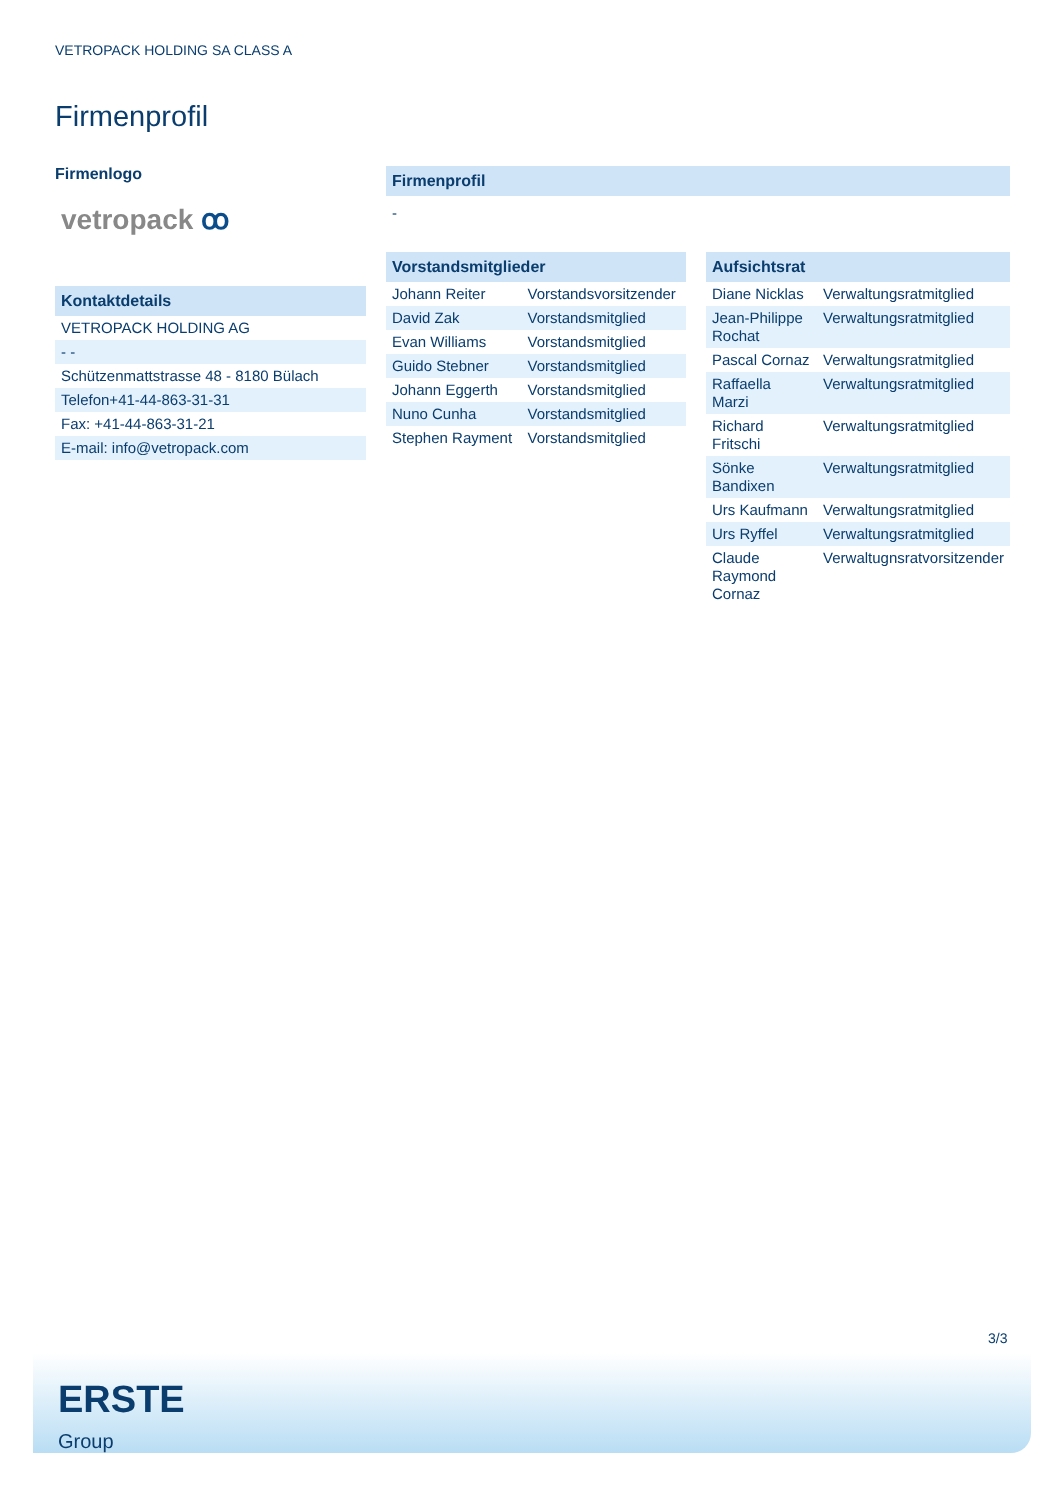VETROPACK HOLDING SA CLASS A
Firmenprofil
Firmenlogo
vetropack ꝏ
| Kontaktdetails |
| --- |
| VETROPACK HOLDING AG |
| - - |
| Schützenmattstrasse 48 - 8180 Bülach |
| Telefon+41-44-863-31-31 |
| Fax: +41-44-863-31-21 |
| E-mail: info@vetropack.com |
| Firmenprofil |
| --- |
| - |
| Vorstandsmitglieder | |
| --- | --- |
| Johann Reiter | Vorstandsvorsitzender |
| David Zak | Vorstandsmitglied |
| Evan Williams | Vorstandsmitglied |
| Guido Stebner | Vorstandsmitglied |
| Johann Eggerth | Vorstandsmitglied |
| Nuno Cunha | Vorstandsmitglied |
| Stephen Rayment | Vorstandsmitglied |
| Aufsichtsrat | |
| --- | --- |
| Diane Nicklas | Verwaltungsratmitglied |
| Jean-Philippe Rochat | Verwaltungsratmitglied |
| Pascal Cornaz | Verwaltungsratmitglied |
| Raffaella Marzi | Verwaltungsratmitglied |
| Richard Fritschi | Verwaltungsratmitglied |
| Sönke Bandixen | Verwaltungsratmitglied |
| Urs Kaufmann | Verwaltungsratmitglied |
| Urs Ryffel | Verwaltungsratmitglied |
| Claude Raymond Cornaz | Verwaltugnsratvorsitzender |
3/3
ERSTE
Group